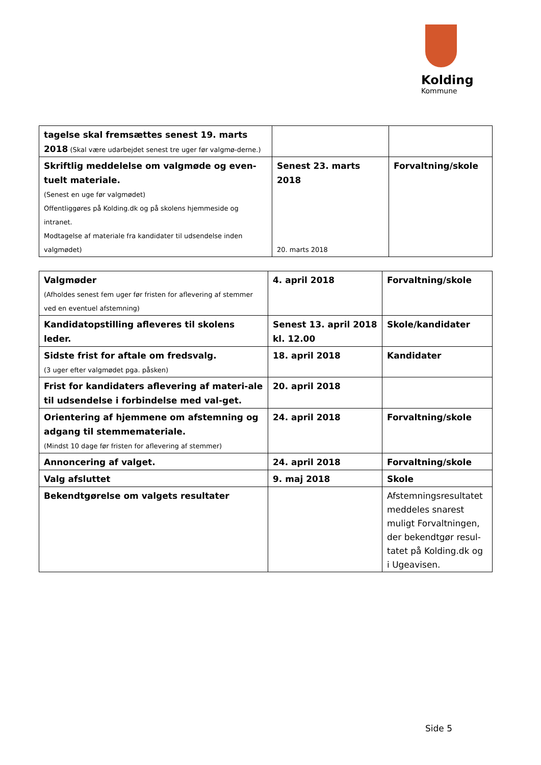Kolding
Kommune
| tagelse skal fremsættes senest 19. marts 2018 (Skal være udarbejdet senest tre uger før valgmø-derne.) | | |
| Skriftlig meddelelse om valgmøde og even-tuelt materiale. (Senest en uge før valgmødet) Offentliggøres på Kolding.dk og på skolens hjemmeside og intranet. Modtagelse af materiale fra kandidater til udsendelse inden valgmødet) | Senest 23. marts 2018 20. marts 2018 | Forvaltning/skole |
| Valgmøder (Afholdes senest fem uger før fristen for aflevering af stemmer ved en eventuel afstemning) | 4. april 2018 | Forvaltning/skole |
| Kandidatopstilling afleveres til skolens leder. | Senest 13. april 2018 kl. 12.00 | Skole/kandidater |
| Sidste frist for aftale om fredsvalg. (3 uger efter valgmødet pga. påsken) | 18. april 2018 | Kandidater |
| Frist for kandidaters aflevering af materi-ale til udsendelse i forbindelse med val-get. | 20. april 2018 | |
| Orientering af hjemmene om afstemning og adgang til stemmemateriale. (Mindst 10 dage før fristen for aflevering af stemmer) | 24. april 2018 | Forvaltning/skole |
| Annoncering af valget. | 24. april 2018 | Forvaltning/skole |
| Valg afsluttet | 9. maj 2018 | Skole |
| Bekendtgørelse om valgets resultater | | Afstemningsresultatet meddeles snarest muligt Forvaltningen, der bekendtgør resul-tatet på Kolding.dk og i Ugeavisen. |
Side 5